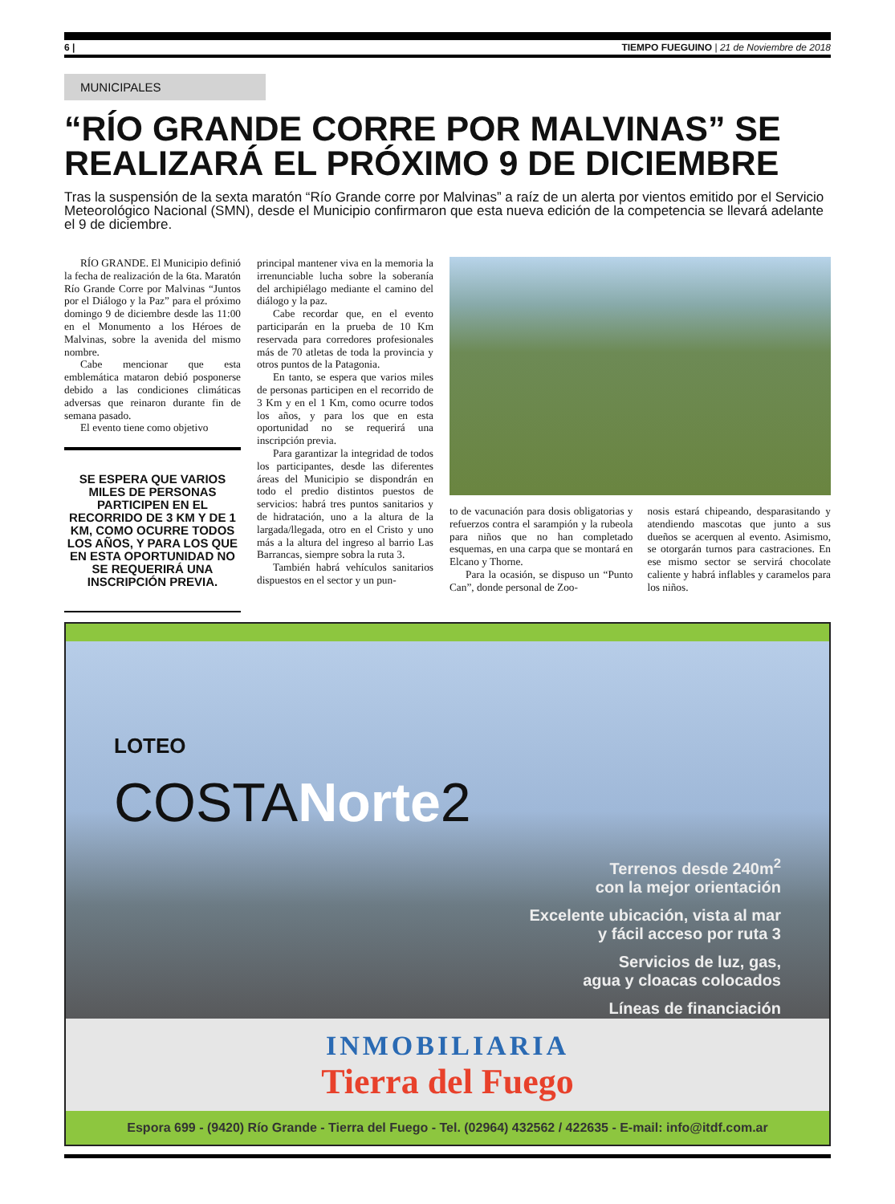6 | TIEMPO FUEGUINO | 21 de Noviembre de 2018
MUNICIPALES
“RÍO GRANDE CORRE POR MALVINAS” SE REALIZARÁ EL PRÓXIMO 9 DE DICIEMBRE
Tras la suspensión de la sexta maratón “Río Grande corre por Malvinas” a raíz de un alerta por vientos emitido por el Servicio Meteorológico Nacional (SMN), desde el Municipio confirmaron que esta nueva edición de la competencia se llevará adelante el 9 de diciembre.
RÍO GRANDE. El Municipio definió la fecha de realización de la 6ta. Maratón Río Grande Corre por Malvinas “Juntos por el Diálogo y la Paz” para el próximo domingo 9 de diciembre desde las 11:00 en el Monumento a los Héroes de Malvinas, sobre la avenida del mismo nombre.
Cabe mencionar que esta emblemática mataron debió posponerse debido a las condiciones climáticas adversas que reinaron durante fin de semana pasado.
El evento tiene como objetivo
SE ESPERA QUE VARIOS MILES DE PERSONAS PARTICIPEN EN EL RECORRIDO DE 3 KM Y DE 1 KM, COMO OCURRE TODOS LOS AÑOS, Y PARA LOS QUE EN ESTA OPORTUNIDAD NO SE REQUERIRÁ UNA INSCRIPCIÓN PREVIA.
principal mantener viva en la memoria la irrenunciable lucha sobre la soberanía del archipiélago mediante el camino del diálogo y la paz.
Cabe recordar que, en el evento participarán en la prueba de 10 Km reservada para corredores profesionales más de 70 atletas de toda la provincia y otros puntos de la Patagonia.
En tanto, se espera que varios miles de personas participen en el recorrido de 3 Km y en el 1 Km, como ocurre todos los años, y para los que en esta oportunidad no se requerirá una inscripción previa.
Para garantizar la integridad de todos los participantes, desde las diferentes áreas del Municipio se dispondrán en todo el predio distintos puestos de servicios: habrá tres puntos sanitarios y de hidratación, uno a la altura de la largada/llegada, otro en el Cristo y uno más a la altura del ingreso al barrio Las Barrancas, siempre sobra la ruta 3.
También habrá vehículos sanitarios dispuestos en el sector y un pun-
to de vacunación para dosis obligatorias y refuerzos contra el sarampión y la rubeola para niños que no han completado esquemas, en una carpa que se montará en Elcano y Thorne.
Para la ocasión, se dispuso un “Punto Can”, donde personal de Zoo-
nosis estará chipeando, desparasitando y atendiendo mascotas que junto a sus dueños se acerquen al evento. Asimismo, se otorgarán turnos para castraciones. En ese mismo sector se servirá chocolate caliente y habrá inflables y caramelos para los niños.
LOTEO
COSTANorte2
Terrenos desde 240m<sup>2</sup>
con la mejor orientación
Excelente ubicación, vista al mar
y fácil acceso por ruta 3
Servicios de luz, gas,
agua y cloacas colocados
Líneas de financiación
INMOBILIARIA
Tierra del Fuego
Espora 699 - (9420) Río Grande - Tierra del Fuego - Tel. (02964) 432562 / 422635 - E-mail: info@itdf.com.ar